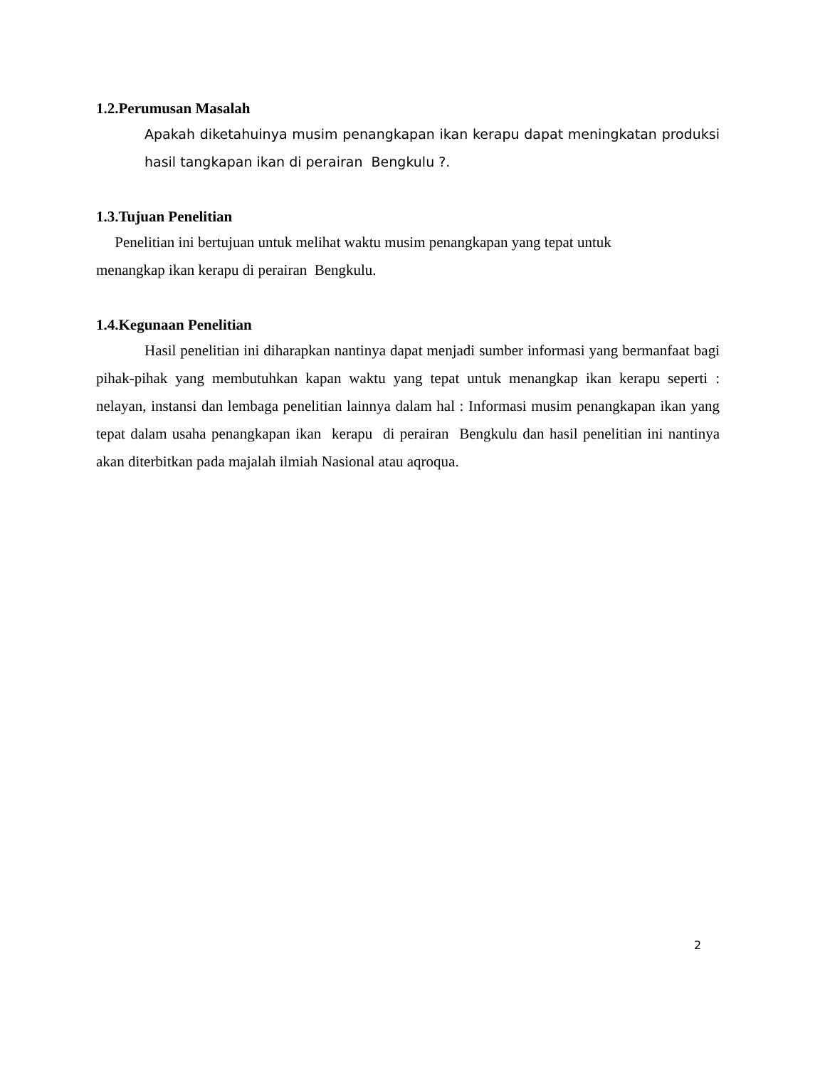1.2.Perumusan Masalah
Apakah diketahuinya musim penangkapan ikan kerapu dapat meningkatan produksi hasil tangkapan ikan di perairan Bengkulu ?.
1.3.Tujuan Penelitian
Penelitian ini bertujuan untuk melihat waktu musim penangkapan yang tepat untuk
menangkap ikan kerapu di perairan Bengkulu.
1.4.Kegunaan Penelitian
Hasil penelitian ini diharapkan nantinya dapat menjadi sumber informasi yang bermanfaat bagi pihak-pihak yang membutuhkan kapan waktu yang tepat untuk menangkap ikan kerapu seperti : nelayan, instansi dan lembaga penelitian lainnya dalam hal : Informasi musim penangkapan ikan yang tepat dalam usaha penangkapan ikan kerapu di perairan Bengkulu dan hasil penelitian ini nantinya akan diterbitkan pada majalah ilmiah Nasional atau aqroqua.
2